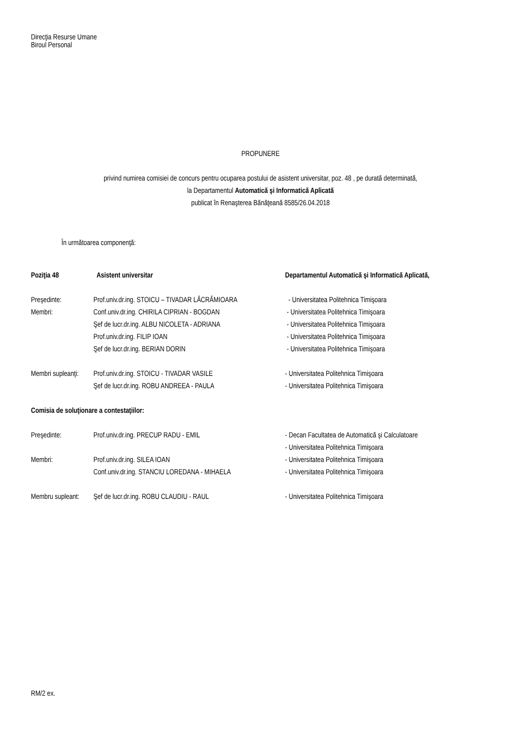Direcţia Resurse Umane
Biroul Personal
PROPUNERE
privind numirea comisiei de concurs pentru ocuparea postului de asistent universitar, poz. 48 , pe durată determinată,
la Departamentul Automatică şi Informatică Aplicată
publicat în Renaşterea Bănăţeană 8585/26.04.2018
În următoarea componenţă:
| Poziţia 48 | Asistent universitar | Departamentul Automatică şi Informatică Aplicată, |
| Preşedinte: | Prof.univ.dr.ing. STOICU – TIVADAR LĂCRĂMIOARA | - Universitatea Politehnica Timişoara |
| Membri: | Conf.univ.dr.ing. CHIRILA CIPRIAN - BOGDAN | - Universitatea Politehnica Timişoara |
| | Şef de lucr.dr.ing. ALBU NICOLETA - ADRIANA | - Universitatea Politehnica Timişoara |
| | Prof.univ.dr.ing. FILIP IOAN | - Universitatea Politehnica Timişoara |
| | Şef de lucr.dr.ing. BERIAN DORIN | - Universitatea Politehnica Timişoara |
| Membri supleanţi: | Prof.univ.dr.ing. STOICU - TIVADAR VASILE | - Universitatea Politehnica Timişoara |
| | Şef de lucr.dr.ing. ROBU ANDREEA - PAULA | - Universitatea Politehnica Timişoara |
| Comisia de soluţionare a contestaţiilor: | | |
| Preşedinte: | Prof.univ.dr.ing. PRECUP RADU - EMIL | - Decan Facultatea de Automatică şi Calculatoare |
| | | - Universitatea Politehnica Timişoara |
| Membri: | Prof.univ.dr.ing. SILEA IOAN | - Universitatea Politehnica Timişoara |
| | Conf.univ.dr.ing. STANCIU LOREDANA - MIHAELA | - Universitatea Politehnica Timişoara |
| Membru supleant: | Şef de lucr.dr.ing. ROBU CLAUDIU - RAUL | - Universitatea Politehnica Timişoara |
RM/2 ex.